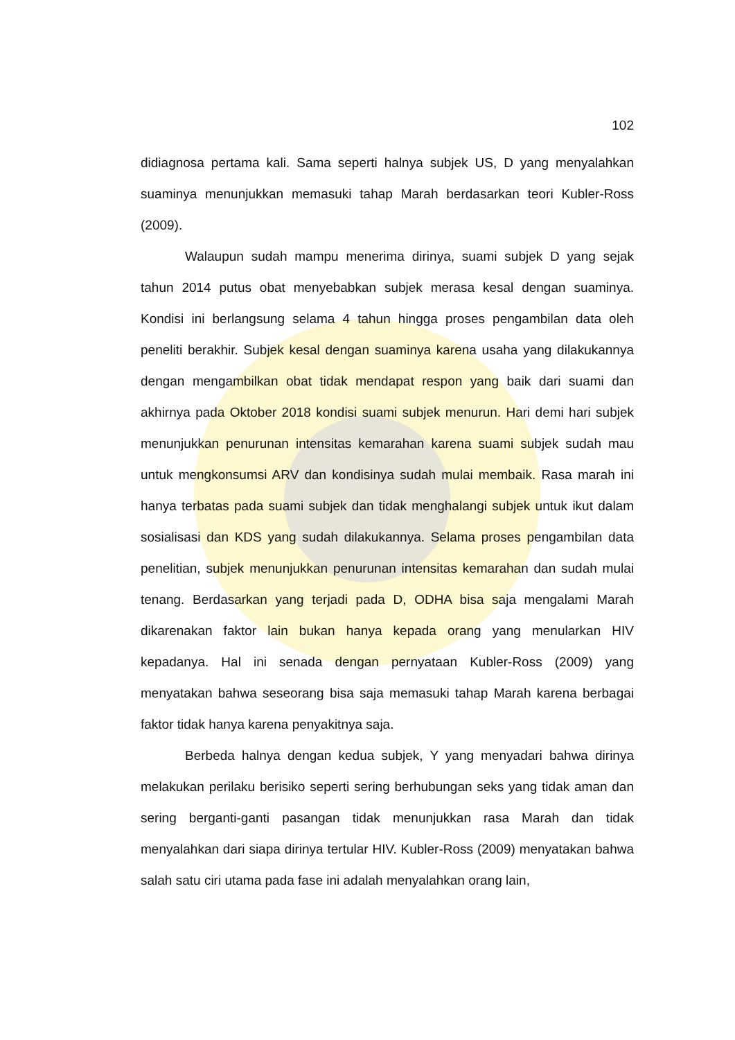102
didiagnosa pertama kali. Sama seperti halnya subjek US, D yang menyalahkan suaminya menunjukkan memasuki tahap Marah berdasarkan teori Kubler-Ross (2009).
Walaupun sudah mampu menerima dirinya, suami subjek D yang sejak tahun 2014 putus obat menyebabkan subjek merasa kesal dengan suaminya. Kondisi ini berlangsung selama 4 tahun hingga proses pengambilan data oleh peneliti berakhir. Subjek kesal dengan suaminya karena usaha yang dilakukannya dengan mengambilkan obat tidak mendapat respon yang baik dari suami dan akhirnya pada Oktober 2018 kondisi suami subjek menurun. Hari demi hari subjek menunjukkan penurunan intensitas kemarahan karena suami subjek sudah mau untuk mengkonsumsi ARV dan kondisinya sudah mulai membaik. Rasa marah ini hanya terbatas pada suami subjek dan tidak menghalangi subjek untuk ikut dalam sosialisasi dan KDS yang sudah dilakukannya. Selama proses pengambilan data penelitian, subjek menunjukkan penurunan intensitas kemarahan dan sudah mulai tenang. Berdasarkan yang terjadi pada D, ODHA bisa saja mengalami Marah dikarenakan faktor lain bukan hanya kepada orang yang menularkan HIV kepadanya. Hal ini senada dengan pernyataan Kubler-Ross (2009) yang menyatakan bahwa seseorang bisa saja memasuki tahap Marah karena berbagai faktor tidak hanya karena penyakitnya saja.
Berbeda halnya dengan kedua subjek, Y yang menyadari bahwa dirinya melakukan perilaku berisiko seperti sering berhubungan seks yang tidak aman dan sering berganti-ganti pasangan tidak menunjukkan rasa Marah dan tidak menyalahkan dari siapa dirinya tertular HIV. Kubler-Ross (2009) menyatakan bahwa salah satu ciri utama pada fase ini adalah menyalahkan orang lain,